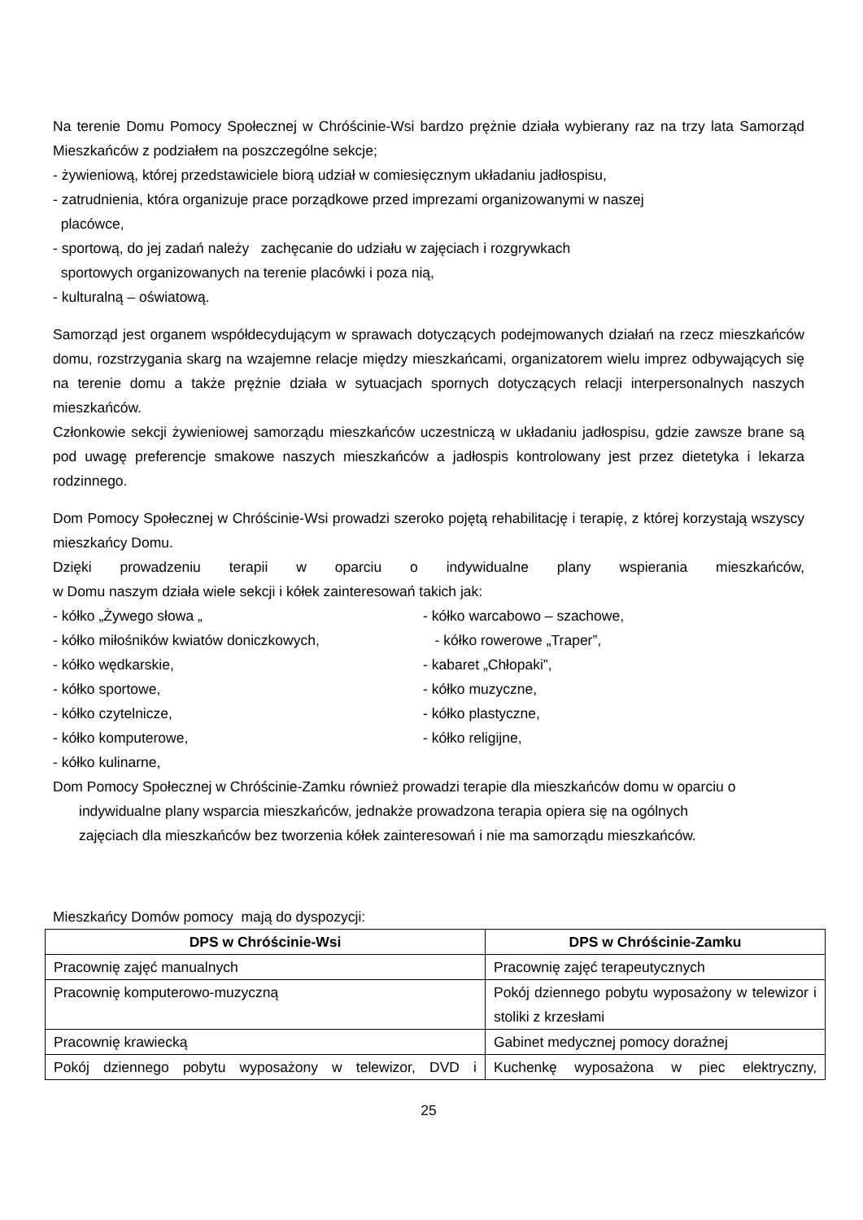Na terenie Domu Pomocy Społecznej w Chróścinie-Wsi bardzo prężnie działa wybierany raz na trzy lata Samorząd Mieszkańców z podziałem na poszczególne sekcje;
- żywieniową, której przedstawiciele biorą udział w comiesięcznym układaniu jadłospisu,
- zatrudnienia, która organizuje prace porządkowe przed imprezami organizowanymi w naszej
placówce,
- sportową, do jej zadań należy zachęcanie do udziału w zajęciach i rozgrywkach
sportowych organizowanych na terenie placówki i poza nią,
- kulturalną – oświatową.
Samorząd jest organem współdecydującym w sprawach dotyczących podejmowanych działań na rzecz mieszkańców domu, rozstrzygania skarg na wzajemne relacje między mieszkańcami, organizatorem wielu imprez odbywających się na terenie domu a także prężnie działa w sytuacjach spornych dotyczących relacji interpersonalnych naszych mieszkańców.
Członkowie sekcji żywieniowej samorządu mieszkańców uczestniczą w układaniu jadłospisu, gdzie zawsze brane są pod uwagę preferencje smakowe naszych mieszkańców a jadłospis kontrolowany jest przez dietetyka i lekarza rodzinnego.
Dom Pomocy Społecznej w Chróścinie-Wsi prowadzi szeroko pojętą rehabilitację i terapię, z której korzystają wszyscy mieszkańcy Domu.
Dzięki prowadzeniu terapii w oparciu o indywidualne plany wspierania mieszkańców,
w Domu naszym działa wiele sekcji i kółek zainteresowań takich jak:
- kółko „Żywego słowa „ - kółko warcabowo – szachowe,
- kółko miłośników kwiatów doniczkowych, - kółko rowerowe „Traper”,
- kółko wędkarskie, - kabaret „Chłopaki”,
- kółko sportowe, - kółko muzyczne,
- kółko czytelnicze, - kółko plastyczne,
- kółko komputerowe, - kółko religijne,
- kółko kulinarne,
Dom Pomocy Społecznej w Chróścinie-Zamku również prowadzi terapie dla mieszkańców domu w oparciu o
indywidualne plany wsparcia mieszkańców, jednakże prowadzona terapia opiera się na ogólnych
zajęciach dla mieszkańców bez tworzenia kółek zainteresowań i nie ma samorządu mieszkańców.
Mieszkańcy Domów pomocy mają do dyspozycji:
| DPS w Chróścinie-Wsi | DPS w Chróścinie-Zamku |
| --- | --- |
| Pracownię zajęć manualnych | Pracownię zajęć terapeutycznych |
| Pracownię komputerowo-muzyczną | Pokój dziennego pobytu wyposażony w telewizor i stoliki z krzesłami |
| Pracownię krawiecką | Gabinet medycznej pomocy doraźnej |
| Pokój dziennego pobytu wyposażony w telewizor, DVD i | Kuchenkę wyposażona w piec elektryczny, |
25